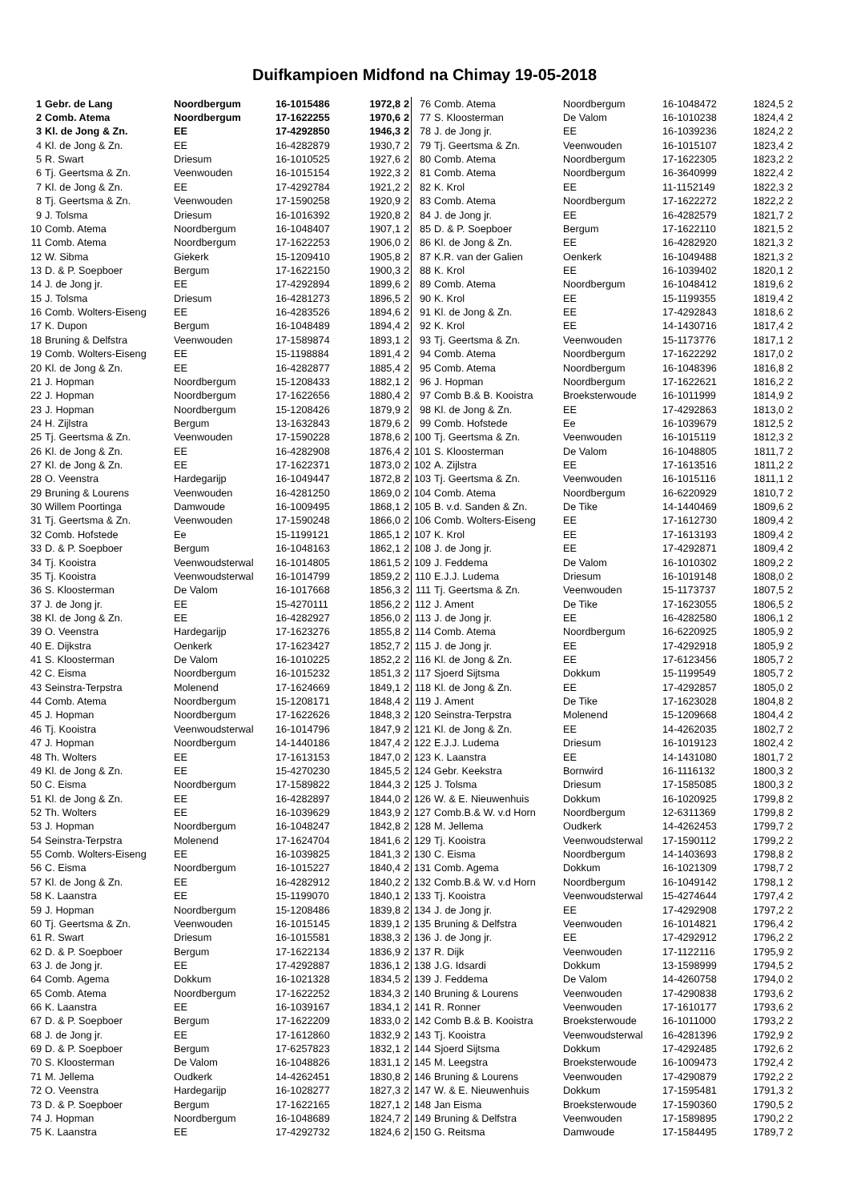Duifkampioen Midfond na Chimay 19-05-2018
| 1 | Gebr. de Lang | Noordbergum | 16-1015486 | 1972,8 | 2 |
| 2 | Comb. Atema | Noordbergum | 17-1622255 | 1970,6 | 2 |
| 3 | Kl. de Jong & Zn. | EE | 17-4292850 | 1946,3 | 2 |
| 4 | Kl. de Jong & Zn. | EE | 16-4282879 | 1930,7 | 2 |
| 5 | R. Swart | Driesum | 16-1010525 | 1927,6 | 2 |
| 6 | Tj. Geertsma & Zn. | Veenwouden | 16-1015154 | 1922,3 | 2 |
| 7 | Kl. de Jong & Zn. | EE | 17-4292784 | 1921,2 | 2 |
| 8 | Tj. Geertsma & Zn. | Veenwouden | 17-1590258 | 1920,9 | 2 |
| 9 | J. Tolsma | Driesum | 16-1016392 | 1920,8 | 2 |
| 10 | Comb. Atema | Noordbergum | 16-1048407 | 1907,1 | 2 |
| 11 | Comb. Atema | Noordbergum | 17-1622253 | 1906,0 | 2 |
| 12 | W. Sibma | Giekerk | 15-1209410 | 1905,8 | 2 |
| 13 | D. & P. Soepboer | Bergum | 17-1622150 | 1900,3 | 2 |
| 14 | J. de Jong jr. | EE | 17-4292894 | 1899,6 | 2 |
| 15 | J. Tolsma | Driesum | 16-4281273 | 1896,5 | 2 |
| 16 | Comb. Wolters-Eiseng | EE | 16-4283526 | 1894,6 | 2 |
| 17 | K. Dupon | Bergum | 16-1048489 | 1894,4 | 2 |
| 18 | Bruning & Delfstra | Veenwouden | 17-1589874 | 1893,1 | 2 |
| 19 | Comb. Wolters-Eiseng | EE | 15-1198884 | 1891,4 | 2 |
| 20 | Kl. de Jong & Zn. | EE | 16-4282877 | 1885,4 | 2 |
| 21 | J. Hopman | Noordbergum | 15-1208433 | 1882,1 | 2 |
| 22 | J. Hopman | Noordbergum | 17-1622656 | 1880,4 | 2 |
| 23 | J. Hopman | Noordbergum | 15-1208426 | 1879,9 | 2 |
| 24 | H. Zijlstra | Bergum | 13-1632843 | 1879,6 | 2 |
| 25 | Tj. Geertsma & Zn. | Veenwouden | 17-1590228 | 1878,6 | 2 |
| 26 | Kl. de Jong & Zn. | EE | 16-4282908 | 1876,4 | 2 |
| 27 | Kl. de Jong & Zn. | EE | 17-1622371 | 1873,0 | 2 |
| 28 | O. Veenstra | Hardegarijp | 16-1049447 | 1872,8 | 2 |
| 29 | Bruning & Lourens | Veenwouden | 16-4281250 | 1869,0 | 2 |
| 30 | Willem Poortinga | Damwoude | 16-1009495 | 1868,1 | 2 |
| 31 | Tj. Geertsma & Zn. | Veenwouden | 17-1590248 | 1866,0 | 2 |
| 32 | Comb. Hofstede | Ee | 15-1199121 | 1865,1 | 2 |
| 33 | D. & P. Soepboer | Bergum | 16-1048163 | 1862,1 | 2 |
| 34 | Tj. Kooistra | Veenwoudsterwal | 16-1014805 | 1861,5 | 2 |
| 35 | Tj. Kooistra | Veenwoudsterwal | 16-1014799 | 1859,2 | 2 |
| 36 | S. Kloosterman | De Valom | 16-1017668 | 1856,3 | 2 |
| 37 | J. de Jong jr. | EE | 15-4270111 | 1856,2 | 2 |
| 38 | Kl. de Jong & Zn. | EE | 16-4282927 | 1856,0 | 2 |
| 39 | O. Veenstra | Hardegarijp | 17-1623276 | 1855,8 | 2 |
| 40 | E. Dijkstra | Oenkerk | 17-1623427 | 1852,7 | 2 |
| 41 | S. Kloosterman | De Valom | 16-1010225 | 1852,2 | 2 |
| 42 | C. Eisma | Noordbergum | 16-1015232 | 1851,3 | 2 |
| 43 | Seinstra-Terpstra | Molenend | 17-1624669 | 1849,1 | 2 |
| 44 | Comb. Atema | Noordbergum | 15-1208171 | 1848,4 | 2 |
| 45 | J. Hopman | Noordbergum | 17-1622626 | 1848,3 | 2 |
| 46 | Tj. Kooistra | Veenwoudsterwal | 16-1014796 | 1847,9 | 2 |
| 47 | J. Hopman | Noordbergum | 14-1440186 | 1847,4 | 2 |
| 48 | Th. Wolters | EE | 17-1613153 | 1847,0 | 2 |
| 49 | Kl. de Jong & Zn. | EE | 15-4270230 | 1845,5 | 2 |
| 50 | C. Eisma | Noordbergum | 17-1589822 | 1844,3 | 2 |
| 51 | Kl. de Jong & Zn. | EE | 16-4282897 | 1844,0 | 2 |
| 52 | Th. Wolters | EE | 16-1039629 | 1843,9 | 2 |
| 53 | J. Hopman | Noordbergum | 16-1048247 | 1842,8 | 2 |
| 54 | Seinstra-Terpstra | Molenend | 17-1624704 | 1841,6 | 2 |
| 55 | Comb. Wolters-Eiseng | EE | 16-1039825 | 1841,3 | 2 |
| 56 | C. Eisma | Noordbergum | 16-1015227 | 1840,4 | 2 |
| 57 | Kl. de Jong & Zn. | EE | 16-4282912 | 1840,2 | 2 |
| 58 | K. Laanstra | EE | 15-1199070 | 1840,1 | 2 |
| 59 | J. Hopman | Noordbergum | 15-1208486 | 1839,8 | 2 |
| 60 | Tj. Geertsma & Zn. | Veenwouden | 16-1015145 | 1839,1 | 2 |
| 61 | R. Swart | Driesum | 16-1015581 | 1838,3 | 2 |
| 62 | D. & P. Soepboer | Bergum | 17-1622134 | 1836,9 | 2 |
| 63 | J. de Jong jr. | EE | 17-4292887 | 1836,1 | 2 |
| 64 | Comb. Agema | Dokkum | 16-1021328 | 1834,5 | 2 |
| 65 | Comb. Atema | Noordbergum | 17-1622252 | 1834,3 | 2 |
| 66 | K. Laanstra | EE | 16-1039167 | 1834,1 | 2 |
| 67 | D. & P. Soepboer | Bergum | 17-1622209 | 1833,0 | 2 |
| 68 | J. de Jong jr. | EE | 17-1612860 | 1832,9 | 2 |
| 69 | D. & P. Soepboer | Bergum | 17-6257823 | 1832,1 | 2 |
| 70 | S. Kloosterman | De Valom | 16-1048826 | 1831,1 | 2 |
| 71 | M. Jellema | Oudkerk | 14-4262451 | 1830,8 | 2 |
| 72 | O. Veenstra | Hardegarijp | 16-1028277 | 1827,3 | 2 |
| 73 | D. & P. Soepboer | Bergum | 17-1622165 | 1827,1 | 2 |
| 74 | J. Hopman | Noordbergum | 16-1048689 | 1824,7 | 2 |
| 75 | K. Laanstra | EE | 17-4292732 | 1824,6 | 2 |
| 76 | Comb. Atema | Noordbergum | 16-1048472 | 1824,5 | 2 |
| 77 | S. Kloosterman | De Valom | 16-1010238 | 1824,4 | 2 |
| 78 | J. de Jong jr. | EE | 16-1039236 | 1824,2 | 2 |
| 79 | Tj. Geertsma & Zn. | Veenwouden | 16-1015107 | 1823,4 | 2 |
| 80 | Comb. Atema | Noordbergum | 17-1622305 | 1823,2 | 2 |
| 81 | Comb. Atema | Noordbergum | 16-3640999 | 1822,4 | 2 |
| 82 | K. Krol | EE | 11-1152149 | 1822,3 | 2 |
| 83 | Comb. Atema | Noordbergum | 17-1622272 | 1822,2 | 2 |
| 84 | J. de Jong jr. | EE | 16-4282579 | 1821,7 | 2 |
| 85 | D. & P. Soepboer | Bergum | 17-1622110 | 1821,5 | 2 |
| 86 | Kl. de Jong & Zn. | EE | 16-4282920 | 1821,3 | 2 |
| 87 | K.R. van der Galien | Oenkerk | 16-1049488 | 1821,3 | 2 |
| 88 | K. Krol | EE | 16-1039402 | 1820,1 | 2 |
| 89 | Comb. Atema | Noordbergum | 16-1048412 | 1819,6 | 2 |
| 90 | K. Krol | EE | 15-1199355 | 1819,4 | 2 |
| 91 | Kl. de Jong & Zn. | EE | 17-4292843 | 1818,6 | 2 |
| 92 | K. Krol | EE | 14-1430716 | 1817,4 | 2 |
| 93 | Tj. Geertsma & Zn. | Veenwouden | 15-1173776 | 1817,1 | 2 |
| 94 | Comb. Atema | Noordbergum | 17-1622292 | 1817,0 | 2 |
| 95 | Comb. Atema | Noordbergum | 16-1048396 | 1816,8 | 2 |
| 96 | J. Hopman | Noordbergum | 17-1622621 | 1816,2 | 2 |
| 97 | Comb B.& B. Kooistra | Broeksterwoude | 16-1011999 | 1814,9 | 2 |
| 98 | Kl. de Jong & Zn. | EE | 17-4292863 | 1813,0 | 2 |
| 99 | Comb. Hofstede | Ee | 16-1039679 | 1812,5 | 2 |
| 100 | Tj. Geertsma & Zn. | Veenwouden | 16-1015119 | 1812,3 | 2 |
| 101 | S. Kloosterman | De Valom | 16-1048805 | 1811,7 | 2 |
| 102 | A. Zijlstra | EE | 17-1613516 | 1811,2 | 2 |
| 103 | Tj. Geertsma & Zn. | Veenwouden | 16-1015116 | 1811,1 | 2 |
| 104 | Comb. Atema | Noordbergum | 16-6220929 | 1810,7 | 2 |
| 105 | B. v.d. Sanden & Zn. | De Tike | 14-1440469 | 1809,6 | 2 |
| 106 | Comb. Wolters-Eiseng | EE | 17-1612730 | 1809,4 | 2 |
| 107 | K. Krol | EE | 17-1613193 | 1809,4 | 2 |
| 108 | J. de Jong jr. | EE | 17-4292871 | 1809,4 | 2 |
| 109 | J. Feddema | De Valom | 16-1010302 | 1809,2 | 2 |
| 110 | E.J.J. Ludema | Driesum | 16-1019148 | 1808,0 | 2 |
| 111 | Tj. Geertsma & Zn. | Veenwouden | 15-1173737 | 1807,5 | 2 |
| 112 | J. Ament | De Tike | 17-1623055 | 1806,5 | 2 |
| 113 | J. de Jong jr. | EE | 16-4282580 | 1806,1 | 2 |
| 114 | Comb. Atema | Noordbergum | 16-6220925 | 1805,9 | 2 |
| 115 | J. de Jong jr. | EE | 17-4292918 | 1805,9 | 2 |
| 116 | Kl. de Jong & Zn. | EE | 17-6123456 | 1805,7 | 2 |
| 117 | Sjoerd Sijtsma | Dokkum | 15-1199549 | 1805,7 | 2 |
| 118 | Kl. de Jong & Zn. | EE | 17-4292857 | 1805,0 | 2 |
| 119 | J. Ament | De Tike | 17-1623028 | 1804,8 | 2 |
| 120 | Seinstra-Terpstra | Molenend | 15-1209668 | 1804,4 | 2 |
| 121 | Kl. de Jong & Zn. | EE | 14-4262035 | 1802,7 | 2 |
| 122 | E.J.J. Ludema | Driesum | 16-1019123 | 1802,4 | 2 |
| 123 | K. Laanstra | EE | 14-1431080 | 1801,7 | 2 |
| 124 | Gebr. Keekstra | Bornwird | 16-1116132 | 1800,3 | 2 |
| 125 | J. Tolsma | Driesum | 17-1585085 | 1800,3 | 2 |
| 126 | W. & E. Nieuwenhuis | Dokkum | 16-1020925 | 1799,8 | 2 |
| 127 | Comb.B.& W. v.d Horn | Noordbergum | 12-6311369 | 1799,8 | 2 |
| 128 | M. Jellema | Oudkerk | 14-4262453 | 1799,7 | 2 |
| 129 | Tj. Kooistra | Veenwoudsterwal | 17-1590112 | 1799,2 | 2 |
| 130 | C. Eisma | Noordbergum | 14-1403693 | 1798,8 | 2 |
| 131 | Comb. Agema | Dokkum | 16-1021309 | 1798,7 | 2 |
| 132 | Comb.B.& W. v.d Horn | Noordbergum | 16-1049142 | 1798,1 | 2 |
| 133 | Tj. Kooistra | Veenwoudsterwal | 15-4274644 | 1797,4 | 2 |
| 134 | J. de Jong jr. | EE | 17-4292908 | 1797,2 | 2 |
| 135 | Bruning & Delfstra | Veenwouden | 16-1014821 | 1796,4 | 2 |
| 136 | J. de Jong jr. | EE | 17-4292912 | 1796,2 | 2 |
| 137 | R. Dijk | Veenwouden | 17-1122116 | 1795,9 | 2 |
| 138 | J.G. Idsardi | Dokkum | 13-1598999 | 1794,5 | 2 |
| 139 | J. Feddema | De Valom | 14-4260758 | 1794,0 | 2 |
| 140 | Bruning & Lourens | Veenwouden | 17-4290838 | 1793,6 | 2 |
| 141 | R. Ronner | Veenwouden | 17-1610177 | 1793,6 | 2 |
| 142 | Comb B.& B. Kooistra | Broeksterwoude | 16-1011000 | 1793,2 | 2 |
| 143 | Tj. Kooistra | Veenwoudsterwal | 16-4281396 | 1792,9 | 2 |
| 144 | Sjoerd Sijtsma | Dokkum | 17-4292485 | 1792,6 | 2 |
| 145 | M. Leegstra | Broeksterwoude | 16-1009473 | 1792,4 | 2 |
| 146 | Bruning & Lourens | Veenwouden | 17-4290879 | 1792,2 | 2 |
| 147 | W. & E. Nieuwenhuis | Dokkum | 17-1595481 | 1791,3 | 2 |
| 148 | Jan Eisma | Broeksterwoude | 17-1590360 | 1790,5 | 2 |
| 149 | Bruning & Delfstra | Veenwouden | 17-1589895 | 1790,2 | 2 |
| 150 | G. Reitsma | Damwoude | 17-1584495 | 1789,7 | 2 |